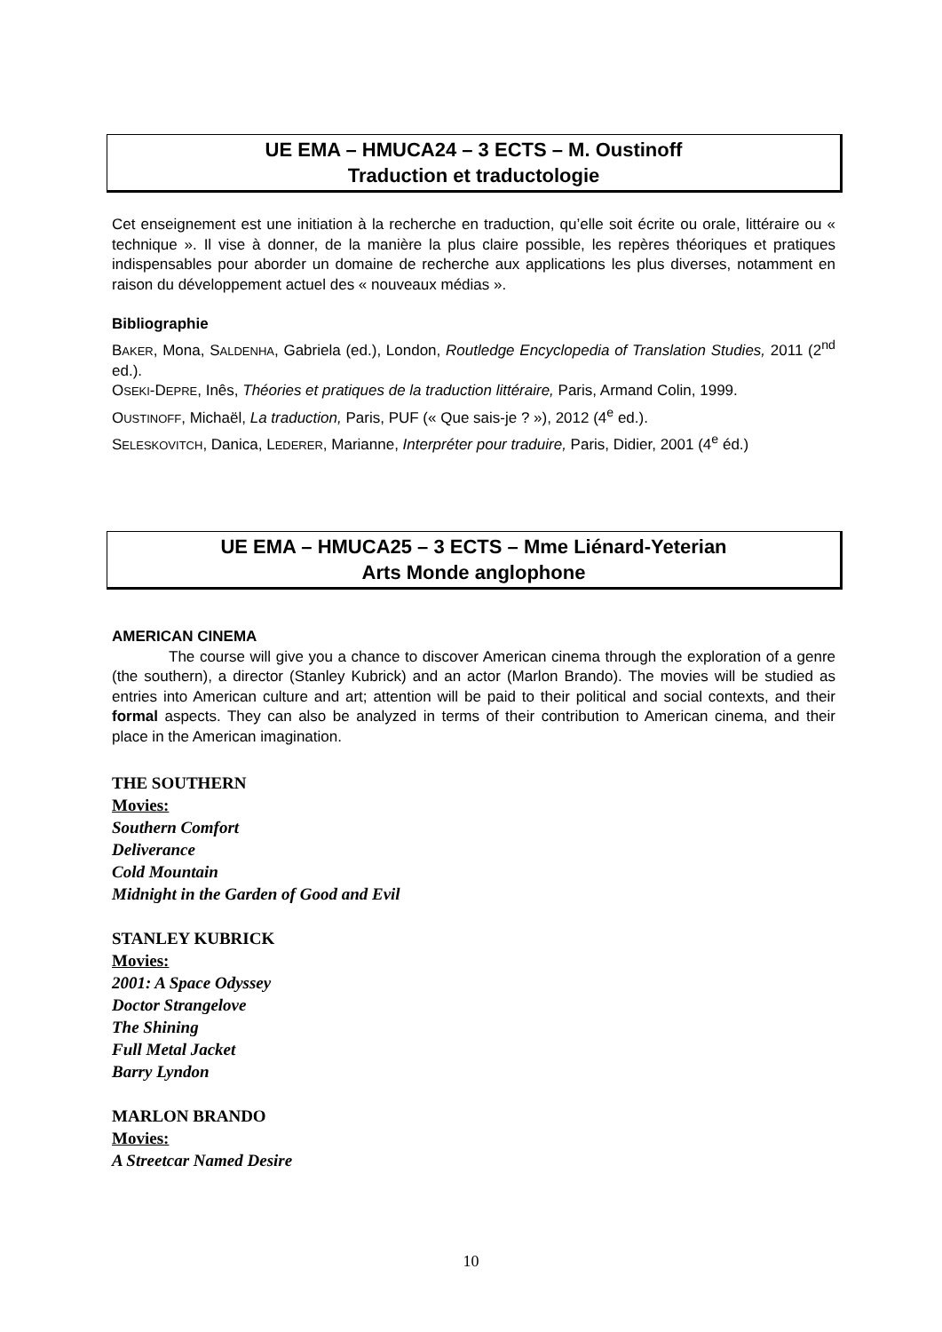UE EMA – HMUCA24 – 3 ECTS – M. Oustinoff
Traduction et traductologie
Cet enseignement est une initiation à la recherche en traduction, qu’elle soit écrite ou orale, littéraire ou « technique ». Il vise à donner, de la manière la plus claire possible, les repères théoriques et pratiques indispensables pour aborder un domaine de recherche aux applications les plus diverses, notamment en raison du développement actuel des « nouveaux médias ».
Bibliographie
BAKER, Mona, SALDENHA, Gabriela (ed.), London, Routledge Encyclopedia of Translation Studies, 2011 (2<sup>nd</sup> ed.).
OSEKI-DEPRE, Inês, Théories et pratiques de la traduction littéraire, Paris, Armand Colin, 1999.
OUSTINOFF, Michaël, La traduction, Paris, PUF (« Que sais-je ? »), 2012 (4<sup>e</sup> ed.).
SELESKOVITCH, Danica, LEDERER, Marianne, Interpréter pour traduire, Paris, Didier, 2001 (4<sup>e</sup> éd.)
UE EMA – HMUCA25 – 3 ECTS – Mme Liénard-Yeterian
Arts Monde anglophone
AMERICAN CINEMA
The course will give you a chance to discover American cinema through the exploration of a genre (the southern), a director (Stanley Kubrick) and an actor (Marlon Brando). The movies will be studied as entries into American culture and art; attention will be paid to their political and social contexts, and their formal aspects. They can also be analyzed in terms of their contribution to American cinema, and their place in the American imagination.
THE SOUTHERN
Movies:
Southern Comfort
Deliverance
Cold Mountain
Midnight in the Garden of Good and Evil
STANLEY KUBRICK
Movies:
2001: A Space Odyssey
Doctor Strangelove
The Shining
Full Metal Jacket
Barry Lyndon
MARLON BRANDO
Movies:
A Streetcar Named Desire
10